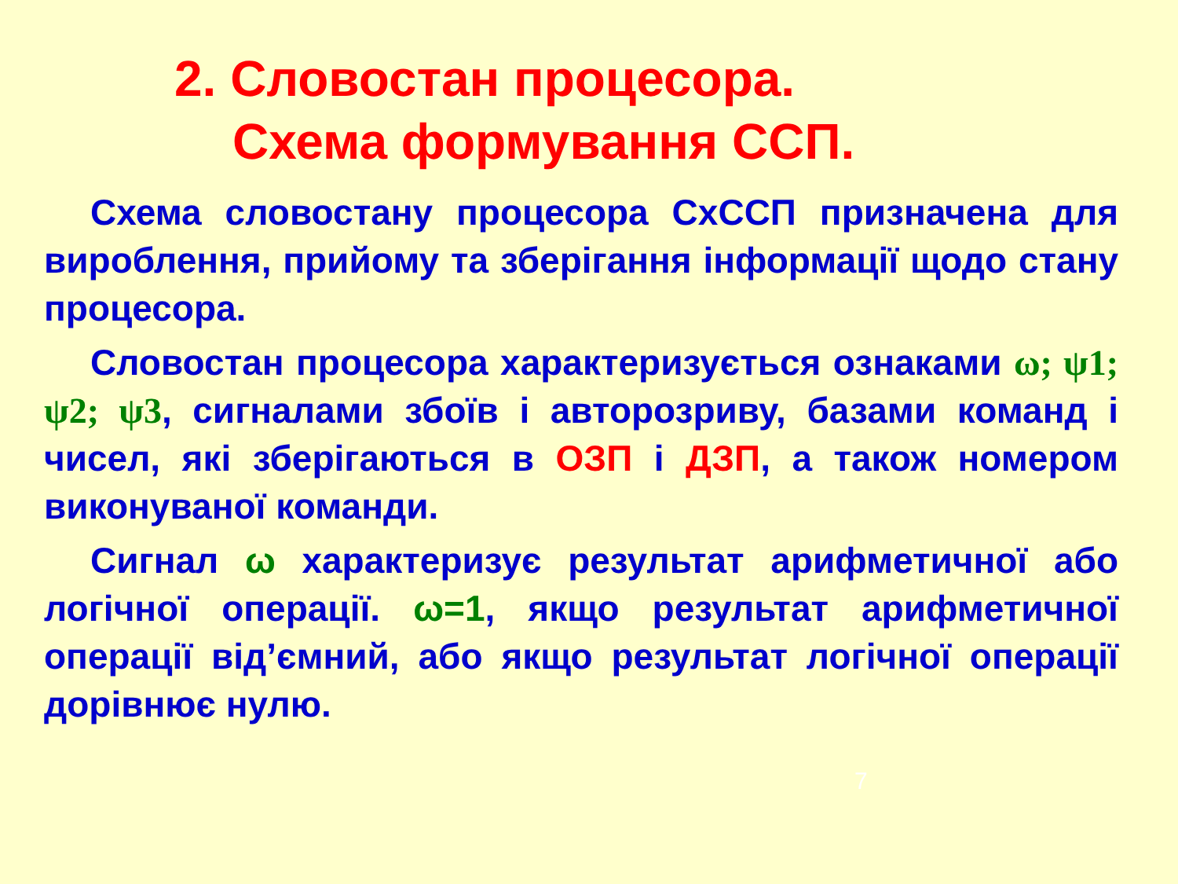2. Словостан процесора.
Схема формування ССП.
Схема словостану процесора СхССП призначена для вироблення, прийому та зберігання інформації щодо стану процесора.
Словостан процесора характеризується ознаками ω; ψ1; ψ2; ψ3, сигналами збоїв і авторозриву, базами команд і чисел, які зберігаються в ОЗП і ДЗП, а також номером виконуваної команди.
Сигнал ω характеризує результат арифметичної або логічної операції. ω=1, якщо результат арифметичної операції від’ємний, або якщо результат логічної операції дорівнює нулю.
7